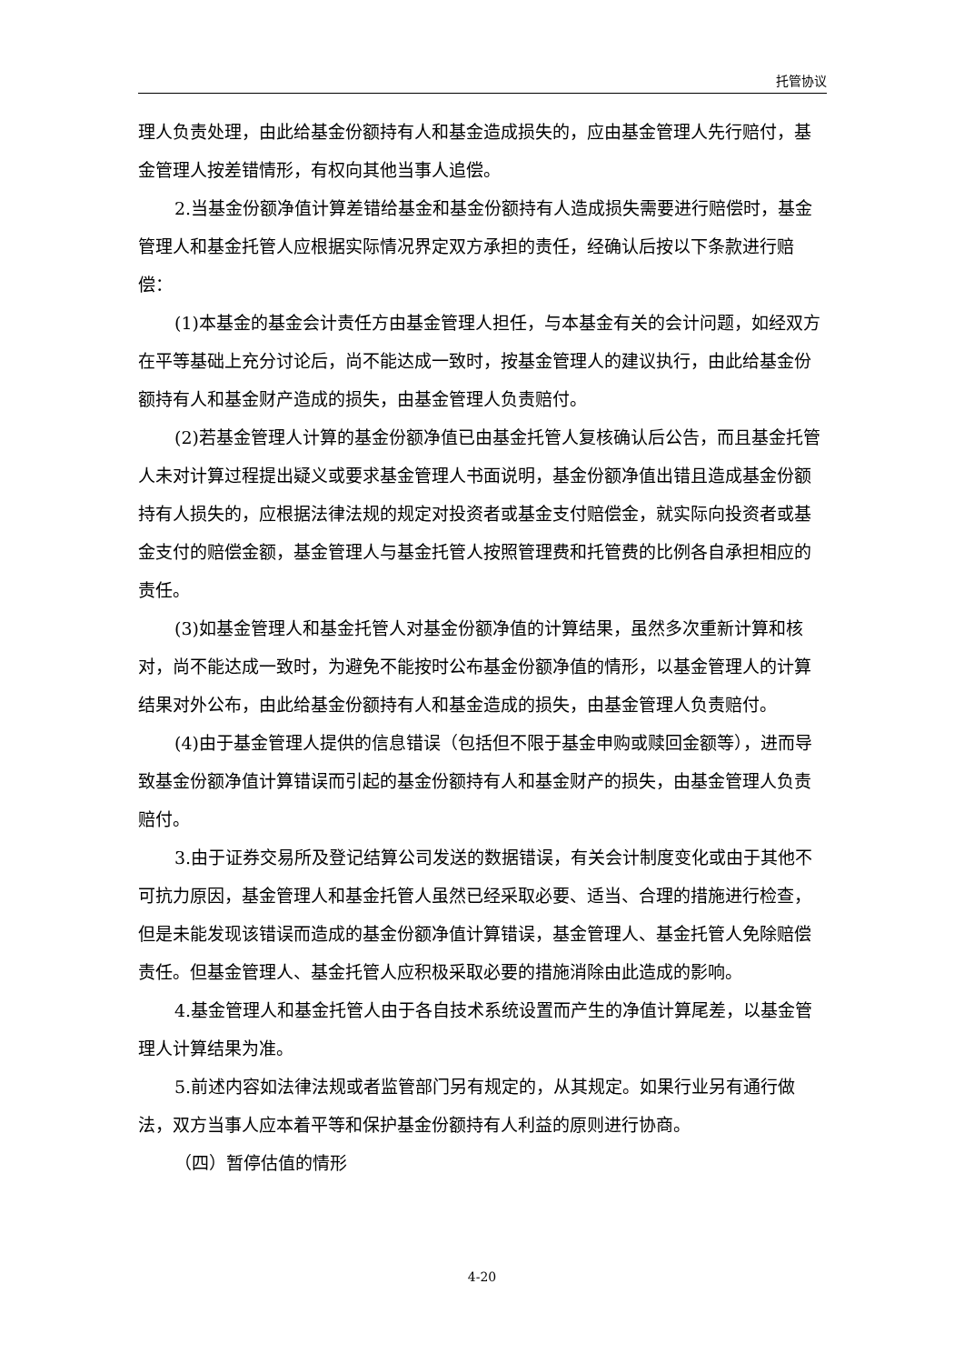托管协议
理人负责处理，由此给基金份额持有人和基金造成损失的，应由基金管理人先行赔付，基金管理人按差错情形，有权向其他当事人追偿。
2.当基金份额净值计算差错给基金和基金份额持有人造成损失需要进行赔偿时，基金管理人和基金托管人应根据实际情况界定双方承担的责任，经确认后按以下条款进行赔偿：
(1)本基金的基金会计责任方由基金管理人担任，与本基金有关的会计问题，如经双方在平等基础上充分讨论后，尚不能达成一致时，按基金管理人的建议执行，由此给基金份额持有人和基金财产造成的损失，由基金管理人负责赔付。
(2)若基金管理人计算的基金份额净值已由基金托管人复核确认后公告，而且基金托管人未对计算过程提出疑义或要求基金管理人书面说明，基金份额净值出错且造成基金份额持有人损失的，应根据法律法规的规定对投资者或基金支付赔偿金，就实际向投资者或基金支付的赔偿金额，基金管理人与基金托管人按照管理费和托管费的比例各自承担相应的责任。
(3)如基金管理人和基金托管人对基金份额净值的计算结果，虽然多次重新计算和核对，尚不能达成一致时，为避免不能按时公布基金份额净值的情形，以基金管理人的计算结果对外公布，由此给基金份额持有人和基金造成的损失，由基金管理人负责赔付。
(4)由于基金管理人提供的信息错误（包括但不限于基金申购或赎回金额等），进而导致基金份额净值计算错误而引起的基金份额持有人和基金财产的损失，由基金管理人负责赔付。
3.由于证券交易所及登记结算公司发送的数据错误，有关会计制度变化或由于其他不可抗力原因，基金管理人和基金托管人虽然已经采取必要、适当、合理的措施进行检查，但是未能发现该错误而造成的基金份额净值计算错误，基金管理人、基金托管人免除赔偿责任。但基金管理人、基金托管人应积极采取必要的措施消除由此造成的影响。
4.基金管理人和基金托管人由于各自技术系统设置而产生的净值计算尾差，以基金管理人计算结果为准。
5.前述内容如法律法规或者监管部门另有规定的，从其规定。如果行业另有通行做法，双方当事人应本着平等和保护基金份额持有人利益的原则进行协商。
（四）暂停估值的情形
4-20